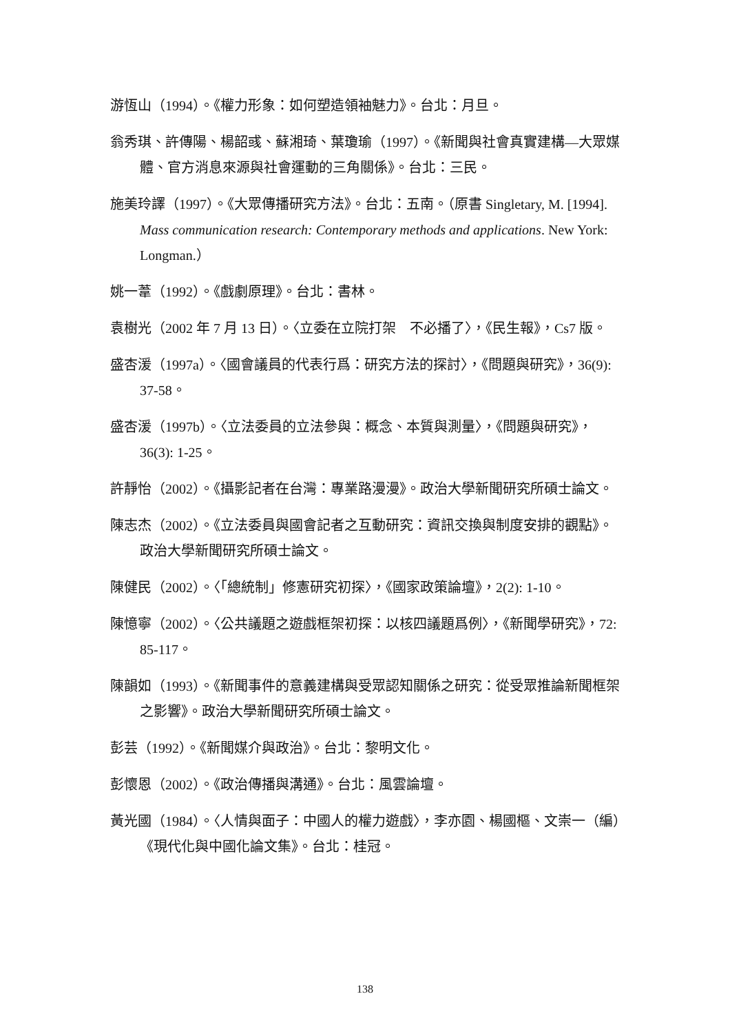游恆山（1994）。《權力形象：如何塑造領袖魅力》。台北：月旦。
翁秀琪、許傳陽、楊韶彧、蘇湘琦、葉瓊瑜（1997）。《新聞與社會真實建構—大眾媒體、官方消息來源與社會運動的三角關係》。台北：三民。
施美玲譯（1997）。《大眾傳播研究方法》。台北：五南。（原書 Singletary, M. [1994]. Mass communication research: Contemporary methods and applications. New York: Longman.）
姚一葦（1992）。《戲劇原理》。台北：書林。
袁樹光（2002 年 7 月 13 日）。〈立委在立院打架　不必播了〉，《民生報》，Cs7 版。
盛杏湲（1997a）。〈國會議員的代表行爲：研究方法的探討〉，《問題與研究》，36(9): 37-58。
盛杏湲（1997b）。〈立法委員的立法參與：概念、本質與測量〉，《問題與研究》，36(3): 1-25。
許靜怡（2002）。《攝影記者在台灣：專業路漫漫》。政治大學新聞研究所碩士論文。
陳志杰（2002）。《立法委員與國會記者之互動研究：資訊交換與制度安排的觀點》。政治大學新聞研究所碩士論文。
陳健民（2002）。〈「總統制」修憲研究初探〉，《國家政策論壇》，2(2): 1-10。
陳憶寧（2002）。〈公共議題之遊戲框架初探：以核四議題爲例〉，《新聞學研究》，72: 85-117。
陳韻如（1993）。《新聞事件的意義建構與受眾認知關係之研究：從受眾推論新聞框架之影響》。政治大學新聞研究所碩士論文。
彭芸（1992）。《新聞媒介與政治》。台北：黎明文化。
彭懷恩（2002）。《政治傳播與溝通》。台北：風雲論壇。
黃光國（1984）。〈人情與面子：中國人的權力遊戲〉，李亦園、楊國樞、文崇一（編）《現代化與中國化論文集》。台北：桂冠。
138